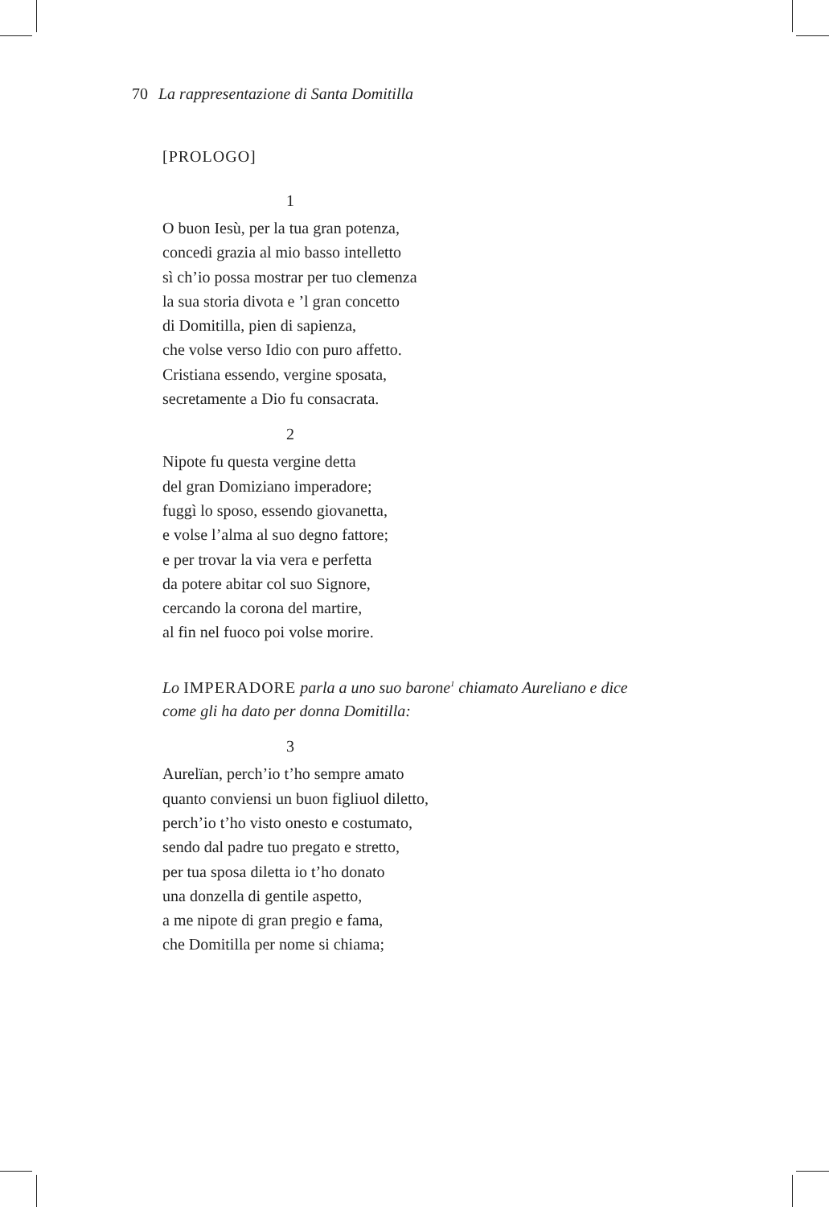70 La rappresentazione di Santa Domitilla
[PROLOGO]
1
O buon Iesù, per la tua gran potenza,
concedi grazia al mio basso intelletto
sì ch’io possa mostrar per tuo clemenza
la sua storia divota e ’l gran concetto
di Domitilla, pien di sapienza,
che volse verso Idio con puro affetto.
Cristiana essendo, vergine sposata,
secretamente a Dio fu consacrata.
2
Nipote fu questa vergine detta
del gran Domiziano imperadore;
fuggì lo sposo, essendo giovanetta,
e volse l’alma al suo degno fattore;
e per trovar la via vera e perfetta
da potere abitar col suo Signore,
cercando la corona del martire,
al fin nel fuoco poi volse morire.
Lo IMPERADORE parla a uno suo barone<sup>1</sup> chiamato Aureliano e dice
come gli ha dato per donna Domitilla:
3
Aurelïan, perch’io t’ho sempre amato
quanto conviensi un buon figliuol diletto,
perch’io t’ho visto onesto e costumato,
sendo dal padre tuo pregato e stretto,
per tua sposa diletta io t’ho donato
una donzella di gentile aspetto,
a me nipote di gran pregio e fama,
che Domitilla per nome si chiama;